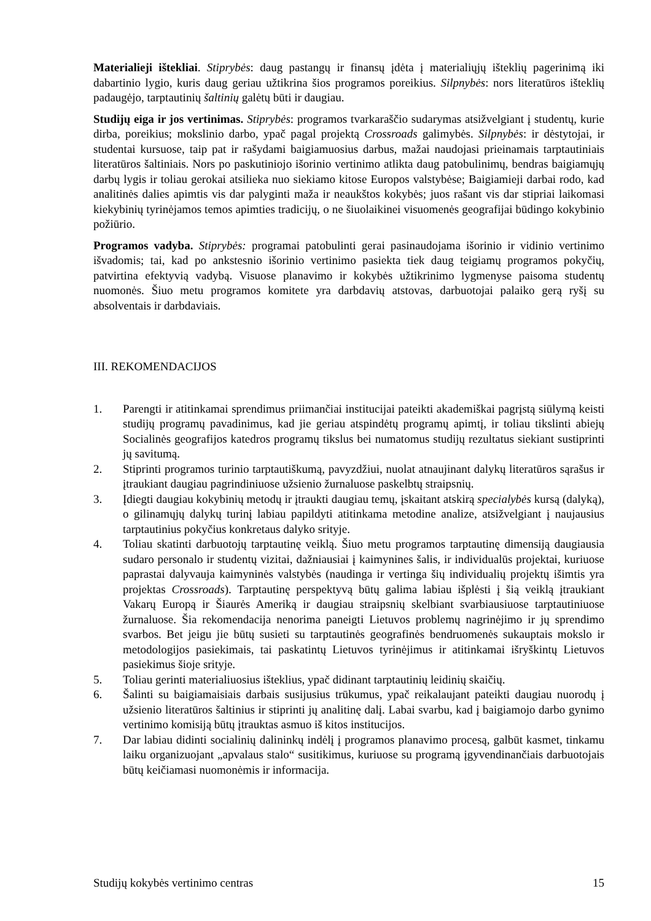Materialieji ištekliai. Stiprybės: daug pastangų ir finansų įdėta į materialiųjų išteklių pagerinimą iki dabartinio lygio, kuris daug geriau užtikrina šios programos poreikius. Silpnybės: nors literatūros išteklių padaugėjo, tarptautinių šaltinių galėtų būti ir daugiau.
Studijų eiga ir jos vertinimas. Stiprybės: programos tvarkaraščio sudarymas atsižvelgiant į studentų, kurie dirba, poreikius; mokslinio darbo, ypač pagal projektą Crossroads galimybės. Silpnybės: ir dėstytojai, ir studentai kursuose, taip pat ir rašydami baigiamuosius darbus, mažai naudojasi prieinamais tarptautiniais literatūros šaltiniais. Nors po paskutiniojo išorinio vertinimo atlikta daug patobulinimų, bendras baigiamųjų darbų lygis ir toliau gerokai atsilieka nuo siekiamo kitose Europos valstybėse; Baigiamieji darbai rodo, kad analitinės dalies apimtis vis dar palyginti maža ir neaukštos kokybės; juos rašant vis dar stipriai laikomasi kiekybinių tyrinėjamos temos apimties tradicijų, o ne šiuolaikinei visuomenės geografijai būdingo kokybinio požiūrio.
Programos vadyba. Stiprybės: programai patobulinti gerai pasinaudojama išorinio ir vidinio vertinimo išvadomis; tai, kad po ankstesnio išorinio vertinimo pasiekta tiek daug teigiamų programos pokyčių, patvirtina efektyvią vadybą. Visuose planavimo ir kokybės užtikrinimo lygmenyse paisoma studentų nuomonės. Šiuo metu programos komitete yra darbdavių atstovas, darbuotojai palaiko gerą ryšį su absolventais ir darbdaviais.
III. REKOMENDACIJOS
1. Parengti ir atitinkamai sprendimus priimančiai institucijai pateikti akademiškai pagrįstą siūlymą keisti studijų programų pavadinimus, kad jie geriau atspindėtų programų apimtį, ir toliau tikslinti abiejų Socialinės geografijos katedros programų tikslus bei numatomus studijų rezultatus siekiant sustiprinti jų savitumą.
2. Stiprinti programos turinio tarptautiškumą, pavyzdžiui, nuolat atnaujinant dalykų literatūros sąrašus ir įtraukiant daugiau pagrindiniuose užsienio žurnaluose paskelbtų straipsnių.
3. Įdiegti daugiau kokybinių metodų ir įtraukti daugiau temų, įskaitant atskirą specialybės kursą (dalyką), o gilinamųjų dalykų turinį labiau papildyti atitinkama metodine analize, atsižvelgiant į naujausius tarptautinius pokyčius konkretaus dalyko srityje.
4. Toliau skatinti darbuotojų tarptautinę veiklą. Šiuo metu programos tarptautinę dimensiją daugiausia sudaro personalo ir studentų vizitai, dažniausiai į kaimynines šalis, ir individualūs projektai, kuriuose paprastai dalyvauja kaimyninės valstybės (naudinga ir vertinga šių individualių projektų išimtis yra projektas Crossroads). Tarptautinę perspektyvą būtų galima labiau išplėsti į šią veiklą įtraukiant Vakarų Europą ir Šiaurės Ameriką ir daugiau straipsnių skelbiant svarbiausiuose tarptautiniuose žurnaluose. Šia rekomendacija nenorima paneigti Lietuvos problemų nagrinėjimo ir jų sprendimo svarbos. Bet jeigu jie būtų susieti su tarptautinės geografinės bendruomenės sukauptais mokslo ir metodologijos pasiekimais, tai paskatintų Lietuvos tyrinėjimus ir atitinkamai išryškintų Lietuvos pasiekimus šioje srityje.
5. Toliau gerinti materialiuosius išteklius, ypač didinant tarptautinių leidinių skaičių.
6. Šalinti su baigiamaisiais darbais susijusius trūkumus, ypač reikalaujant pateikti daugiau nuorodų į užsienio literatūros šaltinius ir stiprinti jų analitinę dalį. Labai svarbu, kad į baigiamojo darbo gynimo vertinimo komisiją būtų įtrauktas asmuo iš kitos institucijos.
7. Dar labiau didinti socialinių dalininkų indėlį į programos planavimo procesą, galbūt kasmet, tinkamu laiku organizuojant „apvalaus stalo“ susitikimus, kuriuose su programą įgyvendinančiais darbuotojais būtų keičiamasi nuomonėmis ir informacija.
Studijų kokybės vertinimo centras 15